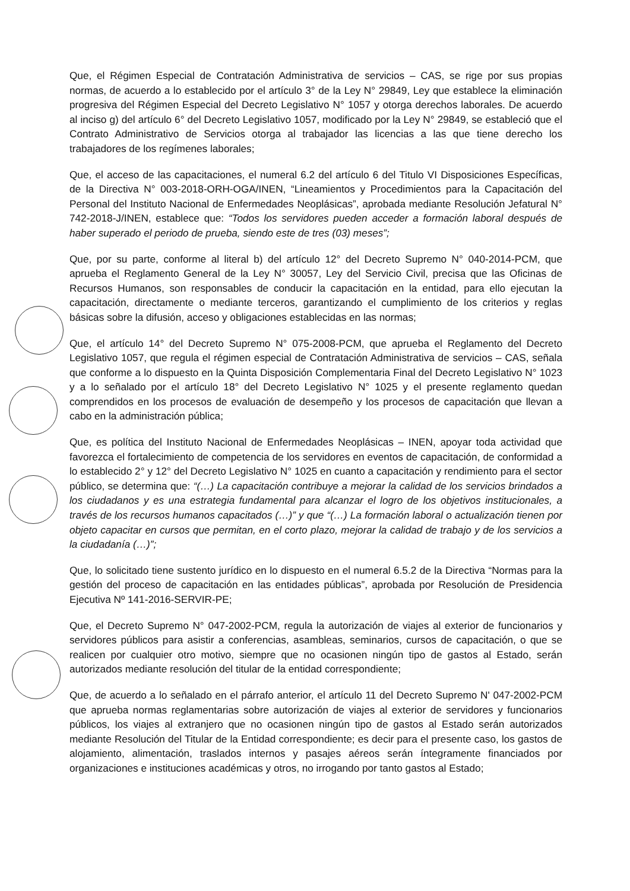Que, el Régimen Especial de Contratación Administrativa de servicios – CAS, se rige por sus propias normas, de acuerdo a lo establecido por el artículo 3° de la Ley N° 29849, Ley que establece la eliminación progresiva del Régimen Especial del Decreto Legislativo N° 1057 y otorga derechos laborales. De acuerdo al inciso g) del artículo 6° del Decreto Legislativo 1057, modificado por la Ley N° 29849, se estableció que el Contrato Administrativo de Servicios otorga al trabajador las licencias a las que tiene derecho los trabajadores de los regímenes laborales;
Que, el acceso de las capacitaciones, el numeral 6.2 del artículo 6 del Titulo VI Disposiciones Específicas, de la Directiva N° 003-2018-ORH-OGA/INEN, “Lineamientos y Procedimientos para la Capacitación del Personal del Instituto Nacional de Enfermedades Neoplásicas”, aprobada mediante Resolución Jefatural N° 742-2018-J/INEN, establece que: “Todos los servidores pueden acceder a formación laboral después de haber superado el periodo de prueba, siendo este de tres (03) meses”;
Que, por su parte, conforme al literal b) del artículo 12° del Decreto Supremo N° 040-2014-PCM, que aprueba el Reglamento General de la Ley N° 30057, Ley del Servicio Civil, precisa que las Oficinas de Recursos Humanos, son responsables de conducir la capacitación en la entidad, para ello ejecutan la capacitación, directamente o mediante terceros, garantizando el cumplimiento de los criterios y reglas básicas sobre la difusión, acceso y obligaciones establecidas en las normas;
Que, el artículo 14° del Decreto Supremo N° 075-2008-PCM, que aprueba el Reglamento del Decreto Legislativo 1057, que regula el régimen especial de Contratación Administrativa de servicios – CAS, señala que conforme a lo dispuesto en la Quinta Disposición Complementaria Final del Decreto Legislativo N° 1023 y a lo señalado por el artículo 18° del Decreto Legislativo N° 1025 y el presente reglamento quedan comprendidos en los procesos de evaluación de desempeño y los procesos de capacitación que llevan a cabo en la administración pública;
Que, es política del Instituto Nacional de Enfermedades Neoplásicas – INEN, apoyar toda actividad que favorezca el fortalecimiento de competencia de los servidores en eventos de capacitación, de conformidad a lo establecido 2° y 12° del Decreto Legislativo N° 1025 en cuanto a capacitación y rendimiento para el sector público, se determina que: “(…) La capacitación contribuye a mejorar la calidad de los servicios brindados a los ciudadanos y es una estrategia fundamental para alcanzar el logro de los objetivos institucionales, a través de los recursos humanos capacitados (…)” y que “(…) La formación laboral o actualización tienen por objeto capacitar en cursos que permitan, en el corto plazo, mejorar la calidad de trabajo y de los servicios a la ciudadanía (…)”;
Que, lo solicitado tiene sustento jurídico en lo dispuesto en el numeral 6.5.2 de la Directiva “Normas para la gestión del proceso de capacitación en las entidades públicas”, aprobada por Resolución de Presidencia Ejecutiva Nº 141-2016-SERVIR-PE;
Que, el Decreto Supremo N° 047-2002-PCM, regula la autorización de viajes al exterior de funcionarios y servidores públicos para asistir a conferencias, asambleas, seminarios, cursos de capacitación, o que se realicen por cualquier otro motivo, siempre que no ocasionen ningún tipo de gastos al Estado, serán autorizados mediante resolución del titular de la entidad correspondiente;
Que, de acuerdo a lo señalado en el párrafo anterior, el artículo 11 del Decreto Supremo N' 047-2002-PCM que aprueba normas reglamentarias sobre autorización de viajes al exterior de servidores y funcionarios públicos, los viajes al extranjero que no ocasionen ningún tipo de gastos al Estado serán autorizados mediante Resolución del Titular de la Entidad correspondiente; es decir para el presente caso, los gastos de alojamiento, alimentación, traslados internos y pasajes aéreos serán íntegramente financiados por organizaciones e instituciones académicas y otros, no irrogando por tanto gastos al Estado;